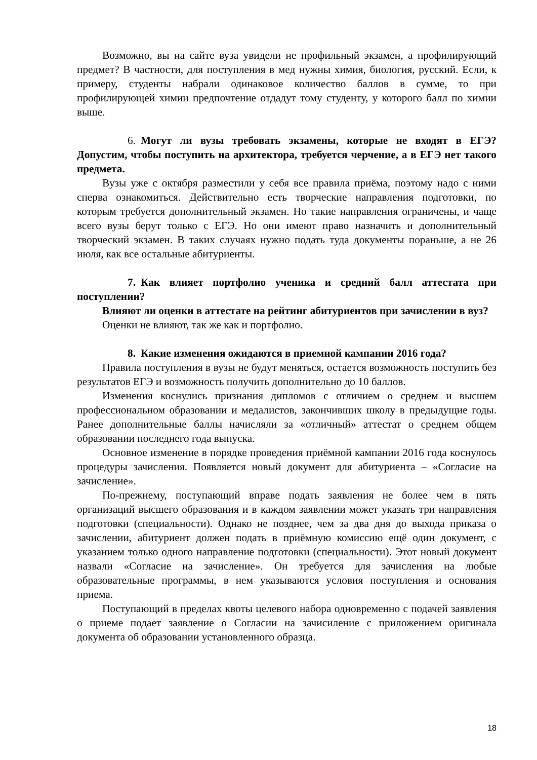Возможно, вы на сайте вуза увидели не профильный экзамен, а профилирующий предмет? В частности, для поступления в мед нужны химия, биология, русский. Если, к примеру, студенты набрали одинаковое количество баллов в сумме, то при профилирующей химии предпочтение отдадут тому студенту, у которого балл по химии выше.
6. Могут ли вузы требовать экзамены, которые не входят в ЕГЭ? Допустим, чтобы поступить на архитектора, требуется черчение, а в ЕГЭ нет такого предмета.
Вузы уже с октября разместили у себя все правила приёма, поэтому надо с ними сперва ознакомиться. Действительно есть творческие направления подготовки, по которым требуется дополнительный экзамен. Но такие направления ограничены, и чаще всего вузы берут только с ЕГЭ. Но они имеют право назначить и дополнительный творческий экзамен. В таких случаях нужно подать туда документы пораньше, а не 26 июля, как все остальные абитуриенты.
7. Как влияет портфолио ученика и средний балл аттестата при поступлении?
Влияют ли оценки в аттестате на рейтинг абитуриентов при зачислении в вуз?
Оценки не влияют, так же как и портфолио.
8. Какие изменения ожидаются в приемной кампании 2016 года?
Правила поступления в вузы не будут меняться, остается возможность поступить без результатов ЕГЭ и возможность получить дополнительно до 10 баллов.
Изменения коснулись признания дипломов с отличием о среднем и высшем профессиональном образовании и медалистов, закончивших школу в предыдущие годы. Ранее дополнительные баллы начисляли за «отличный» аттестат о среднем общем образовании последнего года выпуска.
Основное изменение в порядке проведения приёмной кампании 2016 года коснулось процедуры зачисления. Появляется новый документ для абитуриента – «Согласие на зачисление».
По-прежнему, поступающий вправе подать заявления не более чем в пять организаций высшего образования и в каждом заявлении может указать три направления подготовки (специальности). Однако не позднее, чем за два дня до выхода приказа о зачислении, абитуриент должен подать в приёмную комиссию ещё один документ, с указанием только одного направление подготовки (специальности). Этот новый документ назвали «Согласие на зачисление». Он требуется для зачисления на любые образовательные программы, в нем указываются условия поступления и основания приема.
Поступающий в пределах квоты целевого набора одновременно с подачей заявления о приеме подает заявление о Согласии на зачисиление с приложением оригинала документа об образовании установленного образца.
18